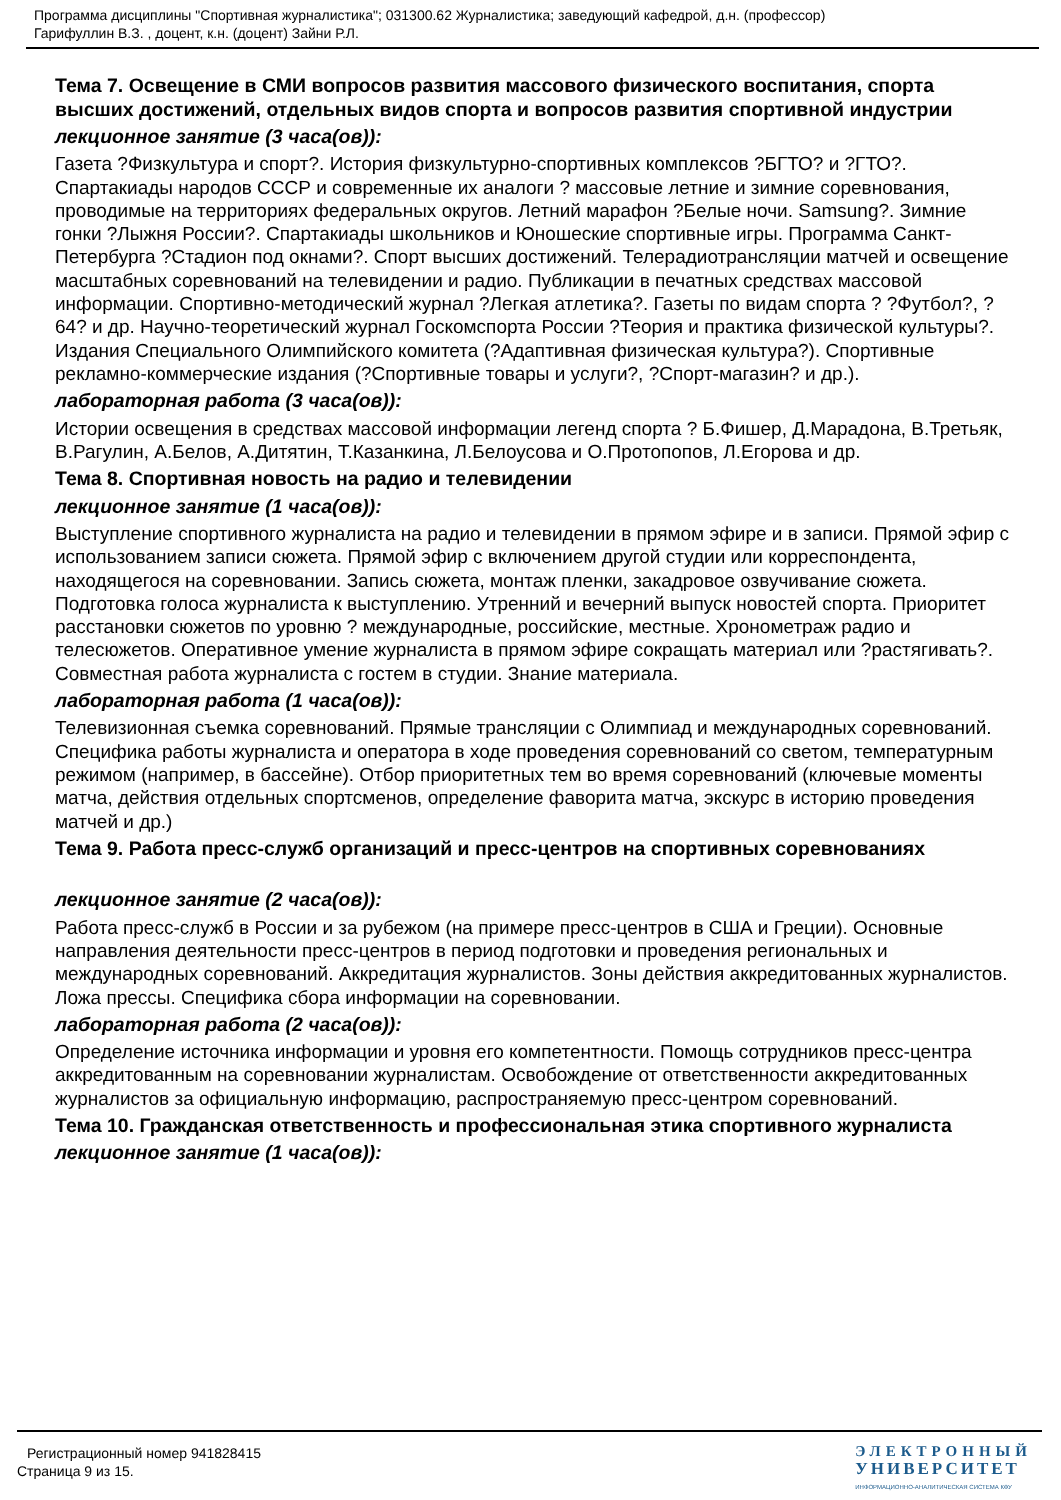Программа дисциплины "Спортивная журналистика"; 031300.62 Журналистика; заведующий кафедрой, д.н. (профессор)
Гарифуллин В.З. , доцент, к.н. (доцент) Зайни Р.Л.
Тема 7. Освещение в СМИ вопросов развития массового физического воспитания, спорта высших достижений, отдельных видов спорта и вопросов развития спортивной индустрии
лекционное занятие (3 часа(ов)):
Газета ?Физкультура и спорт?. История физкультурно-спортивных комплексов ?БГТО? и ?ГТО?. Спартакиады народов СССР и современные их аналоги ? массовые летние и зимние соревнования, проводимые на территориях федеральных округов. Летний марафон ?Белые ночи. Samsung?. Зимние гонки ?Лыжня России?. Спартакиады школьников и Юношеские спортивные игры. Программа Санкт-Петербурга ?Стадион под окнами?. Спорт высших достижений. Телерадиотрансляции матчей и освещение масштабных соревнований на телевидении и радио. Публикации в печатных средствах массовой информации. Спортивно-методический журнал ?Легкая атлетика?. Газеты по видам спорта ? ?Футбол?, ?64? и др. Научно-теоретический журнал Госкомспорта России ?Теория и практика физической культуры?. Издания Специального Олимпийского комитета (?Адаптивная физическая культура?). Спортивные рекламно-коммерческие издания (?Спортивные товары и услуги?, ?Спорт-магазин? и др.).
лабораторная работа (3 часа(ов)):
Истории освещения в средствах массовой информации легенд спорта ? Б.Фишер, Д.Марадона, В.Третьяк, В.Рагулин, А.Белов, А.Дитятин, Т.Казанкина, Л.Белоусова и О.Протопопов, Л.Егорова и др.
Тема 8. Спортивная новость на радио и телевидении
лекционное занятие (1 часа(ов)):
Выступление спортивного журналиста на радио и телевидении в прямом эфире и в записи. Прямой эфир с использованием записи сюжета. Прямой эфир с включением другой студии или корреспондента, находящегося на соревновании. Запись сюжета, монтаж пленки, закадровое озвучивание сюжета. Подготовка голоса журналиста к выступлению. Утренний и вечерний выпуск новостей спорта. Приоритет расстановки сюжетов по уровню ? международные, российские, местные. Хронометраж радио и телесюжетов. Оперативное умение журналиста в прямом эфире сокращать материал или ?растягивать?. Совместная работа журналиста с гостем в студии. Знание материала.
лабораторная работа (1 часа(ов)):
Телевизионная съемка соревнований. Прямые трансляции с Олимпиад и международных соревнований. Специфика работы журналиста и оператора в ходе проведения соревнований со светом, температурным режимом (например, в бассейне). Отбор приоритетных тем во время соревнований (ключевые моменты матча, действия отдельных спортсменов, определение фаворита матча, экскурс в историю проведения матчей и др.)
Тема 9. Работа пресс-служб организаций и пресс-центров на спортивных соревнованиях
лекционное занятие (2 часа(ов)):
Работа пресс-служб в России и за рубежом (на примере пресс-центров в США и Греции). Основные направления деятельности пресс-центров в период подготовки и проведения региональных и международных соревнований. Аккредитация журналистов. Зоны действия аккредитованных журналистов. Ложа прессы. Специфика сбора информации на соревновании.
лабораторная работа (2 часа(ов)):
Определение источника информации и уровня его компетентности. Помощь сотрудников пресс-центра аккредитованным на соревновании журналистам. Освобождение от ответственности аккредитованных журналистов за официальную информацию, распространяемую пресс-центром соревнований.
Тема 10. Гражданская ответственность и профессиональная этика спортивного журналиста
лекционное занятие (1 часа(ов)):
Регистрационный номер 941828415
Страница 9 из 15.
ЭЛЕКТРОННЫЙ
УНИВЕРСИТЕТ
ИНФОРМАЦИОННО-АНАЛИТИЧЕСКАЯ СИСТЕМА КФУ